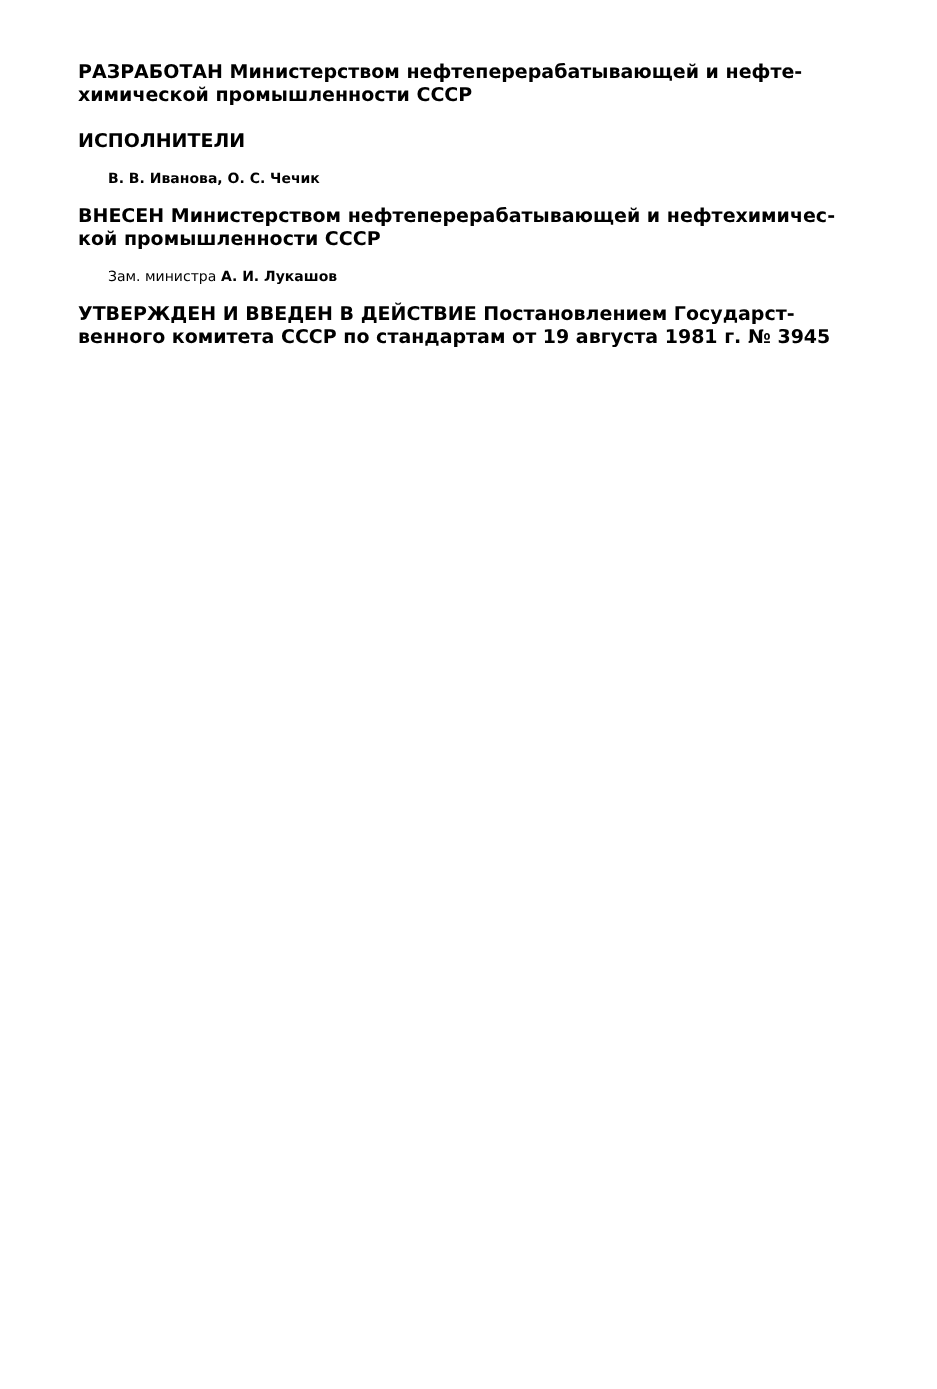РАЗРАБОТАН Министерством нефтеперерабатывающей и нефте­химической промышленности СССР
ИСПОЛНИТЕЛИ
В. В. Иванова, О. С. Чечик
ВНЕСЕН Министерством нефтеперерабатывающей и нефтехимичес­кой промышленности СССР
Зам. министра А. И. Лукашов
УТВЕРЖДЕН И ВВЕДЕН В ДЕЙСТВИЕ Постановлением Государст­венного комитета СССР по стандартам от 19 августа 1981 г. № 3945